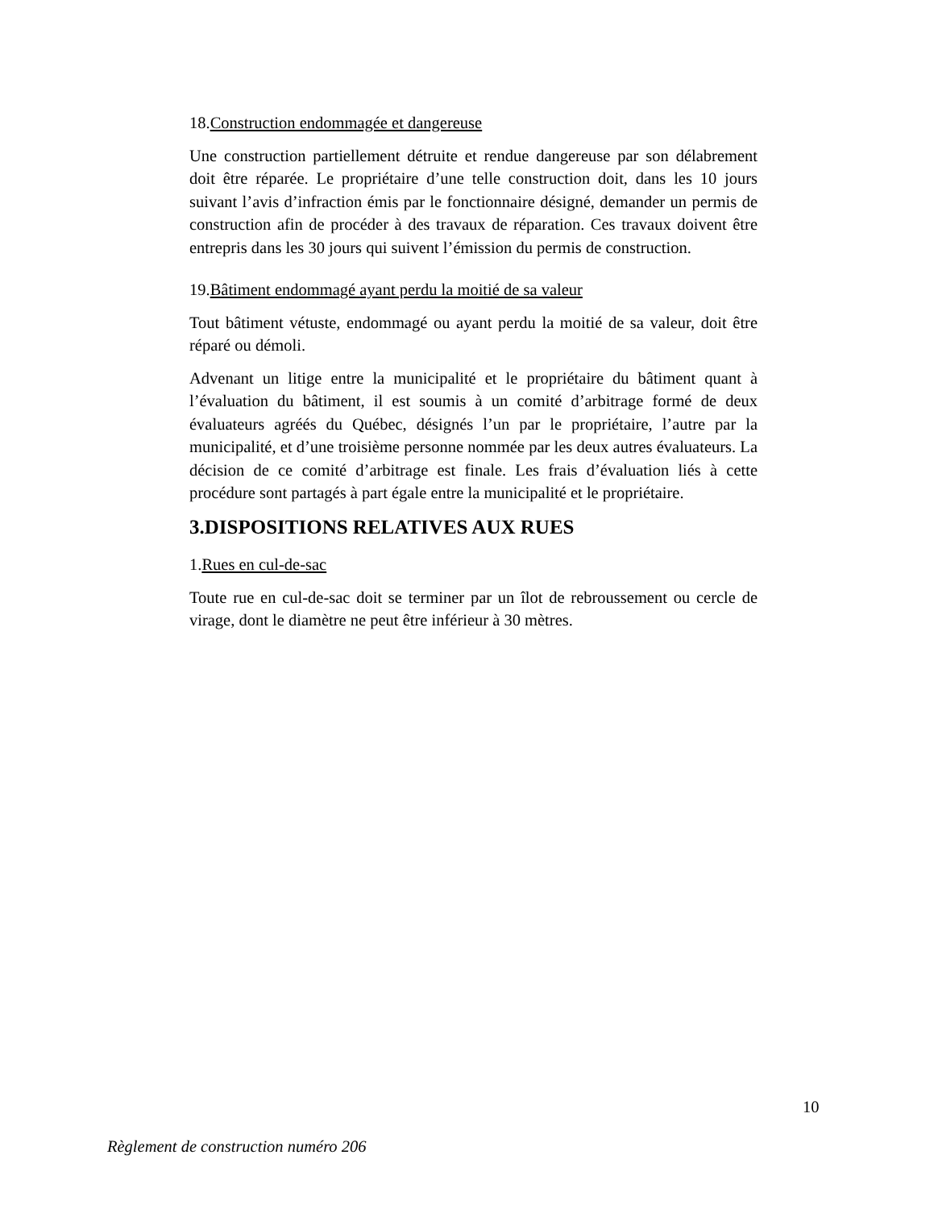18.Construction endommagée et dangereuse
Une construction partiellement détruite et rendue dangereuse par son délabrement doit être réparée. Le propriétaire d’une telle construction doit, dans les 10 jours suivant l’avis d’infraction émis par le fonctionnaire désigné, demander un permis de construction afin de procéder à des travaux de réparation. Ces travaux doivent être entrepris dans les 30 jours qui suivent l’émission du permis de construction.
19.Bâtiment endommagé ayant perdu la moitié de sa valeur
Tout bâtiment vétuste, endommagé ou ayant perdu la moitié de sa valeur, doit être réparé ou démoli.
Advenant un litige entre la municipalité et le propriétaire du bâtiment quant à l’évaluation du bâtiment, il est soumis à un comité d’arbitrage formé de deux évaluateurs agréés du Québec, désignés l’un par le propriétaire, l’autre par la municipalité, et d’une troisième personne nommée par les deux autres évaluateurs. La décision de ce comité d’arbitrage est finale. Les frais d’évaluation liés à cette procédure sont partagés à part égale entre la municipalité et le propriétaire.
3.DISPOSITIONS RELATIVES AUX RUES
1.Rues en cul-de-sac
Toute rue en cul-de-sac doit se terminer par un îlot de rebroussement ou cercle de virage, dont le diamètre ne peut être inférieur à 30 mètres.
10
Règlement de construction numéro 206